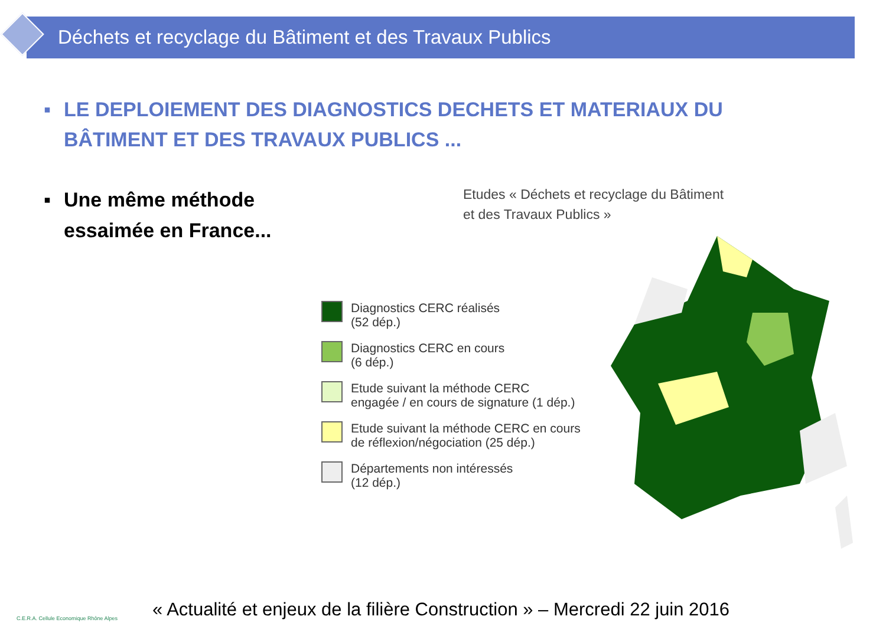Déchets et recyclage du Bâtiment et des Travaux Publics
▪ LE DEPLOIEMENT DES DIAGNOSTICS DECHETS ET MATERIAUX DU
BÂTIMENT ET DES TRAVAUX PUBLICS ...
▪ Une même méthode
essaimée en France...
Etudes « Déchets et recyclage du Bâtiment
et des Travaux Publics »
Diagnostics CERC réalisés
(52 dép.)
Diagnostics CERC en cours
(6 dép.)
Etude suivant la méthode CERC
engagée / en cours de signature (1 dép.)
Etude suivant la méthode CERC en cours
de réflexion/négociation (25 dép.)
Départements non intéressés
(12 dép.)
C.E.R.A. Cellule Economique Rhône Alpes
« Actualité et enjeux de la filière Construction » – Mercredi 22 juin 2016